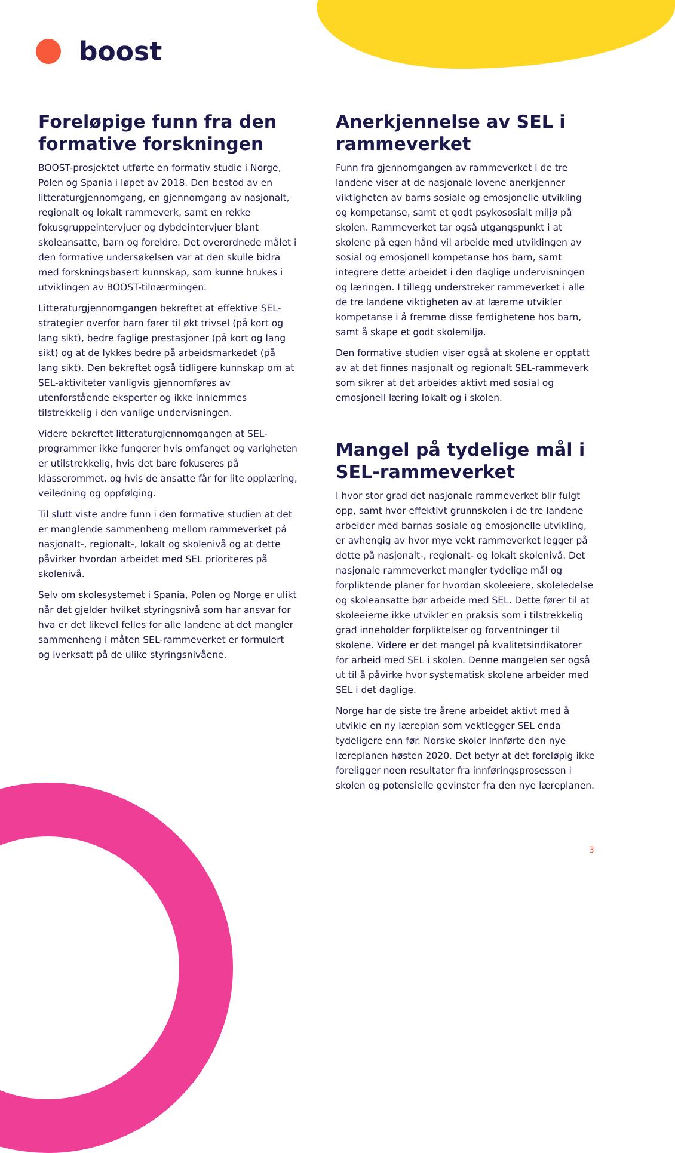boost
Foreløpige funn fra den formative forskningen
BOOST-prosjektet utførte en formativ studie i Norge, Polen og Spania i løpet av 2018. Den bestod av en litteraturgjennomgang, en gjennomgang av nasjonalt, regionalt og lokalt rammeverk, samt en rekke fokusgruppeintervjuer og dybdeintervjuer blant skoleansatte, barn og foreldre. Det overordnede målet i den formative undersøkelsen var at den skulle bidra med forskningsbasert kunnskap, som kunne brukes i utviklingen av BOOST-tilnærmingen.
Litteraturgjennomgangen bekreftet at effektive SEL-strategier overfor barn fører til økt trivsel (på kort og lang sikt), bedre faglige prestasjoner (på kort og lang sikt) og at de lykkes bedre på arbeidsmarkedet (på lang sikt). Den bekreftet også tidligere kunnskap om at SEL-aktiviteter vanligvis gjennomføres av utenforstående eksperter og ikke innlemmes tilstrekkelig i den vanlige undervisningen.
Videre bekreftet litteraturgjennomgangen at SEL-programmer ikke fungerer hvis omfanget og varigheten er utilstrekkelig, hvis det bare fokuseres på klasserommet, og hvis de ansatte får for lite opplæring, veiledning og oppfølging.
Til slutt viste andre funn i den formative studien at det er manglende sammenheng mellom rammeverket på nasjonalt-, regionalt-, lokalt og skolenivå og at dette påvirker hvordan arbeidet med SEL prioriteres på skolenivå.
Selv om skolesystemet i Spania, Polen og Norge er ulikt når det gjelder hvilket styringsnivå som har ansvar for hva er det likevel felles for alle landene at det mangler sammenheng i måten SEL-rammeverket er formulert og iverksatt på de ulike styringsnivåene.
Anerkjennelse av SEL i rammeverket
Funn fra gjennomgangen av rammeverket i de tre landene viser at de nasjonale lovene anerkjenner viktigheten av barns sosiale og emosjonelle utvikling og kompetanse, samt et godt psykososialt miljø på skolen. Rammeverket tar også utgangspunkt i at skolene på egen hånd vil arbeide med utviklingen av sosial og emosjonell kompetanse hos barn, samt integrere dette arbeidet i den daglige undervisningen og læringen. I tillegg understreker rammeverket i alle de tre landene viktigheten av at lærerne utvikler kompetanse i å fremme disse ferdighetene hos barn, samt å skape et godt skolemiljø.
Den formative studien viser også at skolene er opptatt av at det finnes nasjonalt og regionalt SEL-rammeverk som sikrer at det arbeides aktivt med sosial og emosjonell læring lokalt og i skolen.
Mangel på tydelige mål i SEL-rammeverket
I hvor stor grad det nasjonale rammeverket blir fulgt opp, samt hvor effektivt grunnskolen i de tre landene arbeider med barnas sosiale og emosjonelle utvikling, er avhengig av hvor mye vekt rammeverket legger på dette på nasjonalt-, regionalt- og lokalt skolenivå. Det nasjonale rammeverket mangler tydelige mål og forpliktende planer for hvordan skoleeiere, skoleledelse og skoleansatte bør arbeide med SEL. Dette fører til at skoleeierne ikke utvikler en praksis som i tilstrekkelig grad inneholder forpliktelser og forventninger til skolene. Videre er det mangel på kvalitetsindikatorer for arbeid med SEL i skolen. Denne mangelen ser også ut til å påvirke hvor systematisk skolene arbeider med SEL i det daglige.
Norge har de siste tre årene arbeidet aktivt med å utvikle en ny læreplan som vektlegger SEL enda tydeligere enn før. Norske skoler Innførte den nye læreplanen høsten 2020. Det betyr at det foreløpig ikke foreligger noen resultater fra innføringsprosessen i skolen og potensielle gevinster fra den nye læreplanen.
3